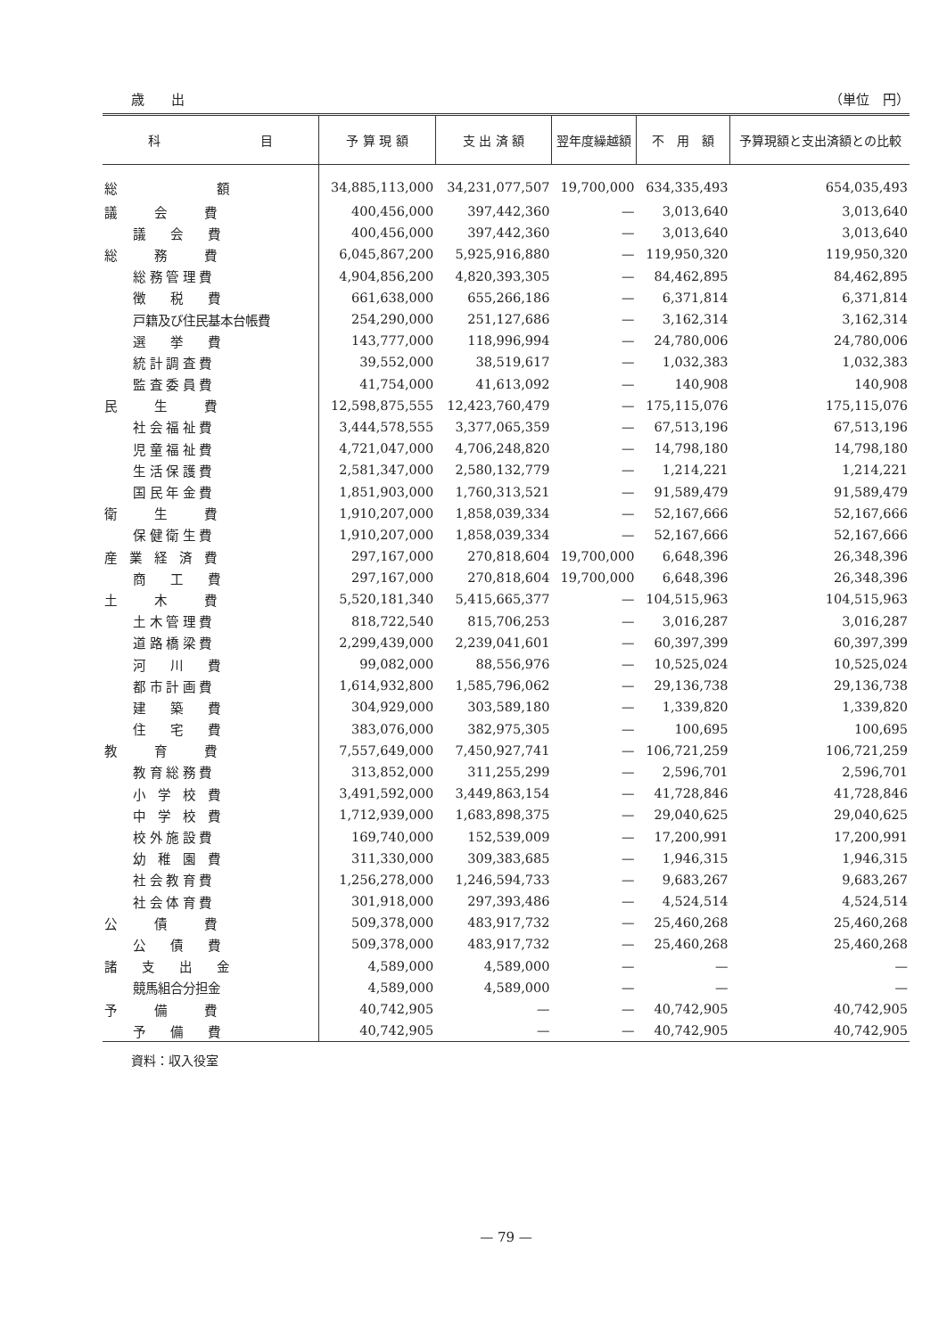歳　　出 （単位　円）
| 科 目 | 予 算 現 額 | 支 出 済 額 | 翌年度繰越額 | 不 用 額 | 予算現額と支出済額との比較 |
| --- | --- | --- | --- | --- | --- |
| 総 額 | 34,885,113,000 | 34,231,077,507 | 19,700,000 | 634,335,493 | 654,035,493 |
| 議 会 費 | 400,456,000 | 397,442,360 | — | 3,013,640 | 3,013,640 |
| 議 会 費 | 400,456,000 | 397,442,360 | — | 3,013,640 | 3,013,640 |
| 総 務 費 | 6,045,867,200 | 5,925,916,880 | — | 119,950,320 | 119,950,320 |
| 総 務 管 理 費 | 4,904,856,200 | 4,820,393,305 | — | 84,462,895 | 84,462,895 |
| 徴 税 費 | 661,638,000 | 655,266,186 | — | 6,371,814 | 6,371,814 |
| 戸籍及び住民基本台帳費 | 254,290,000 | 251,127,686 | — | 3,162,314 | 3,162,314 |
| 選 挙 費 | 143,777,000 | 118,996,994 | — | 24,780,006 | 24,780,006 |
| 統 計 調 査 費 | 39,552,000 | 38,519,617 | — | 1,032,383 | 1,032,383 |
| 監 査 委 員 費 | 41,754,000 | 41,613,092 | — | 140,908 | 140,908 |
| 民 生 費 | 12,598,875,555 | 12,423,760,479 | — | 175,115,076 | 175,115,076 |
| 社 会 福 祉 費 | 3,444,578,555 | 3,377,065,359 | — | 67,513,196 | 67,513,196 |
| 児 童 福 祉 費 | 4,721,047,000 | 4,706,248,820 | — | 14,798,180 | 14,798,180 |
| 生 活 保 護 費 | 2,581,347,000 | 2,580,132,779 | — | 1,214,221 | 1,214,221 |
| 国 民 年 金 費 | 1,851,903,000 | 1,760,313,521 | — | 91,589,479 | 91,589,479 |
| 衛 生 費 | 1,910,207,000 | 1,858,039,334 | — | 52,167,666 | 52,167,666 |
| 保 健 衛 生 費 | 1,910,207,000 | 1,858,039,334 | — | 52,167,666 | 52,167,666 |
| 産 業 経 済 費 | 297,167,000 | 270,818,604 | 19,700,000 | 6,648,396 | 26,348,396 |
| 商 工 費 | 297,167,000 | 270,818,604 | 19,700,000 | 6,648,396 | 26,348,396 |
| 土 木 費 | 5,520,181,340 | 5,415,665,377 | — | 104,515,963 | 104,515,963 |
| 土 木 管 理 費 | 818,722,540 | 815,706,253 | — | 3,016,287 | 3,016,287 |
| 道 路 橋 梁 費 | 2,299,439,000 | 2,239,041,601 | — | 60,397,399 | 60,397,399 |
| 河 川 費 | 99,082,000 | 88,556,976 | — | 10,525,024 | 10,525,024 |
| 都 市 計 画 費 | 1,614,932,800 | 1,585,796,062 | — | 29,136,738 | 29,136,738 |
| 建 築 費 | 304,929,000 | 303,589,180 | — | 1,339,820 | 1,339,820 |
| 住 宅 費 | 383,076,000 | 382,975,305 | — | 100,695 | 100,695 |
| 教 育 費 | 7,557,649,000 | 7,450,927,741 | — | 106,721,259 | 106,721,259 |
| 教 育 総 務 費 | 313,852,000 | 311,255,299 | — | 2,596,701 | 2,596,701 |
| 小 学 校 費 | 3,491,592,000 | 3,449,863,154 | — | 41,728,846 | 41,728,846 |
| 中 学 校 費 | 1,712,939,000 | 1,683,898,375 | — | 29,040,625 | 29,040,625 |
| 校 外 施 設 費 | 169,740,000 | 152,539,009 | — | 17,200,991 | 17,200,991 |
| 幼 稚 園 費 | 311,330,000 | 309,383,685 | — | 1,946,315 | 1,946,315 |
| 社 会 教 育 費 | 1,256,278,000 | 1,246,594,733 | — | 9,683,267 | 9,683,267 |
| 社 会 体 育 費 | 301,918,000 | 297,393,486 | — | 4,524,514 | 4,524,514 |
| 公 債 費 | 509,378,000 | 483,917,732 | — | 25,460,268 | 25,460,268 |
| 公 債 費 | 509,378,000 | 483,917,732 | — | 25,460,268 | 25,460,268 |
| 諸 支 出 金 | 4,589,000 | 4,589,000 | — | — | — |
| 競馬組合分担金 | 4,589,000 | 4,589,000 | — | — | — |
| 予 備 費 | 40,742,905 | — | — | 40,742,905 | 40,742,905 |
| 予 備 費 | 40,742,905 | — | — | 40,742,905 | 40,742,905 |
資料：収入役室
— 79 —